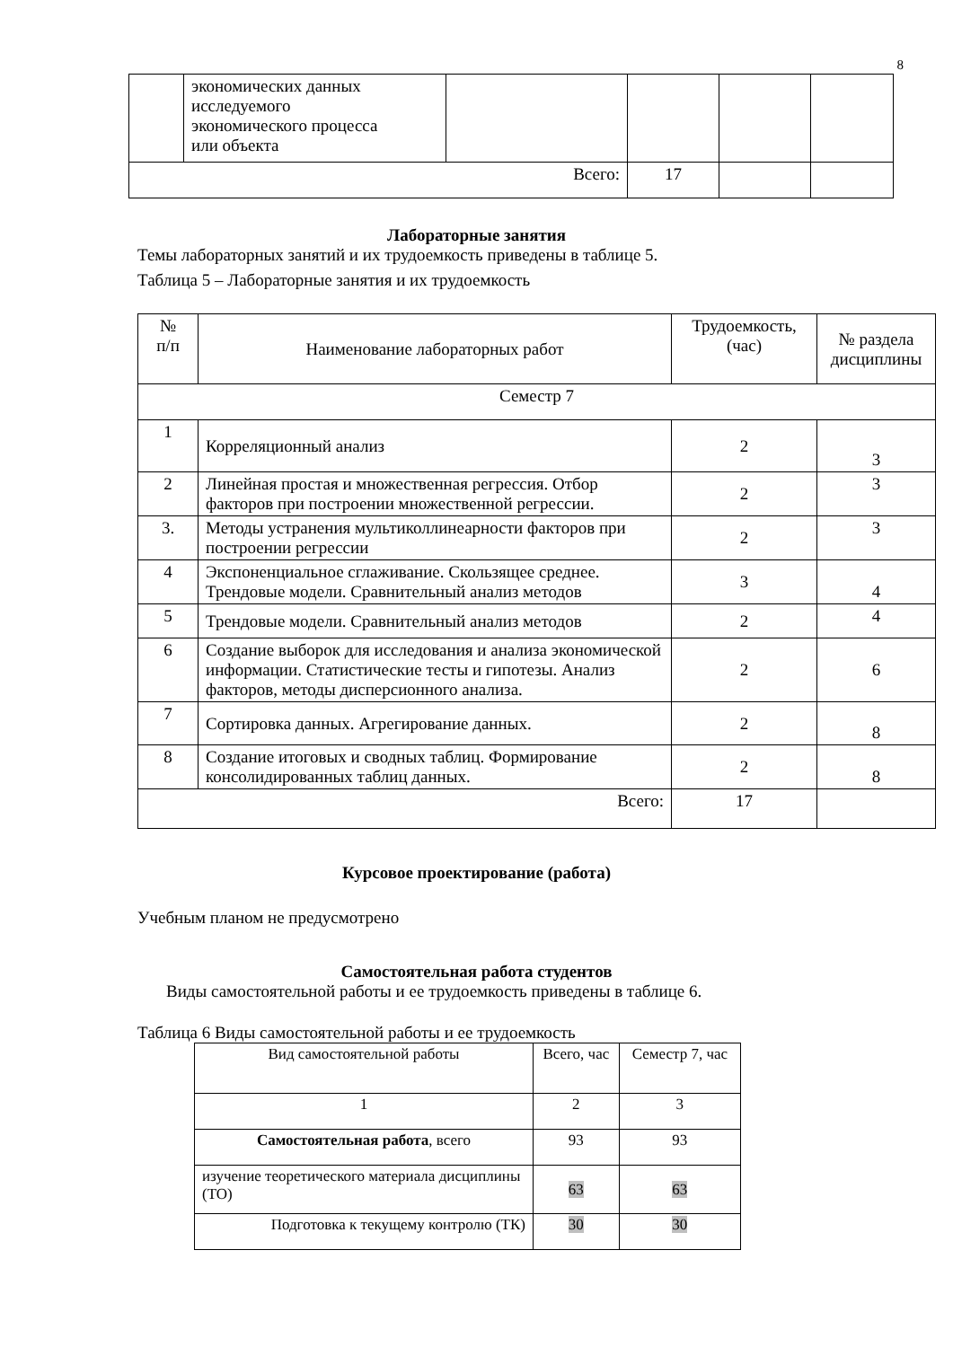8
| | экономических данных исследуемого экономического процесса или объекта | | | | |
| Всего: | | | 17 | | |
Лабораторные занятия
Темы лабораторных занятий и их трудоемкость приведены в таблице 5.
Таблица 5 – Лабораторные занятия и их трудоемкость
| № п/п | Наименование лабораторных работ | Трудоемкость, (час) | № раздела дисциплины |
| --- | --- | --- | --- |
| Семестр 7 | | | |
| 1 | Корреляционный анализ | 2 | 3 |
| 2 | Линейная простая и множественная регрессия. Отбор факторов при построении множественной регрессии. | 2 | 3 |
| 3. | Методы устранения мультиколлинеарности факторов при построении регрессии | 2 | 3 |
| 4 | Экспоненциальное сглаживание. Скользящее среднее. Трендовые модели. Сравнительный анализ методов | 3 | 4 |
| 5 | Трендовые модели. Сравнительный анализ методов | 2 | 4 |
| 6 | Создание выборок для исследования и анализа экономической информации. Статистические тесты и гипотезы. Анализ факторов, методы дисперсионного анализа. | 2 | 6 |
| 7 | Сортировка данных. Агрегирование данных. | 2 | 8 |
| 8 | Создание итоговых и сводных таблиц. Формирование консолидированных таблиц данных. | 2 | 8 |
| Всего: | | 17 | |
Курсовое проектирование (работа)
Учебным планом не предусмотрено
Самостоятельная работа студентов
Виды самостоятельной работы и ее трудоемкость приведены в таблице 6.
Таблица 6 Виды самостоятельной работы и ее трудоемкость
| Вид самостоятельной работы | Всего, час | Семестр 7, час |
| 1 | 2 | 3 |
| Самостоятельная работа , всего | 93 | 93 |
| изучение теоретического материала дисциплины (ТО) | 63 | 63 |
| Подготовка к текущему контролю (ТК) | 30 | 30 |